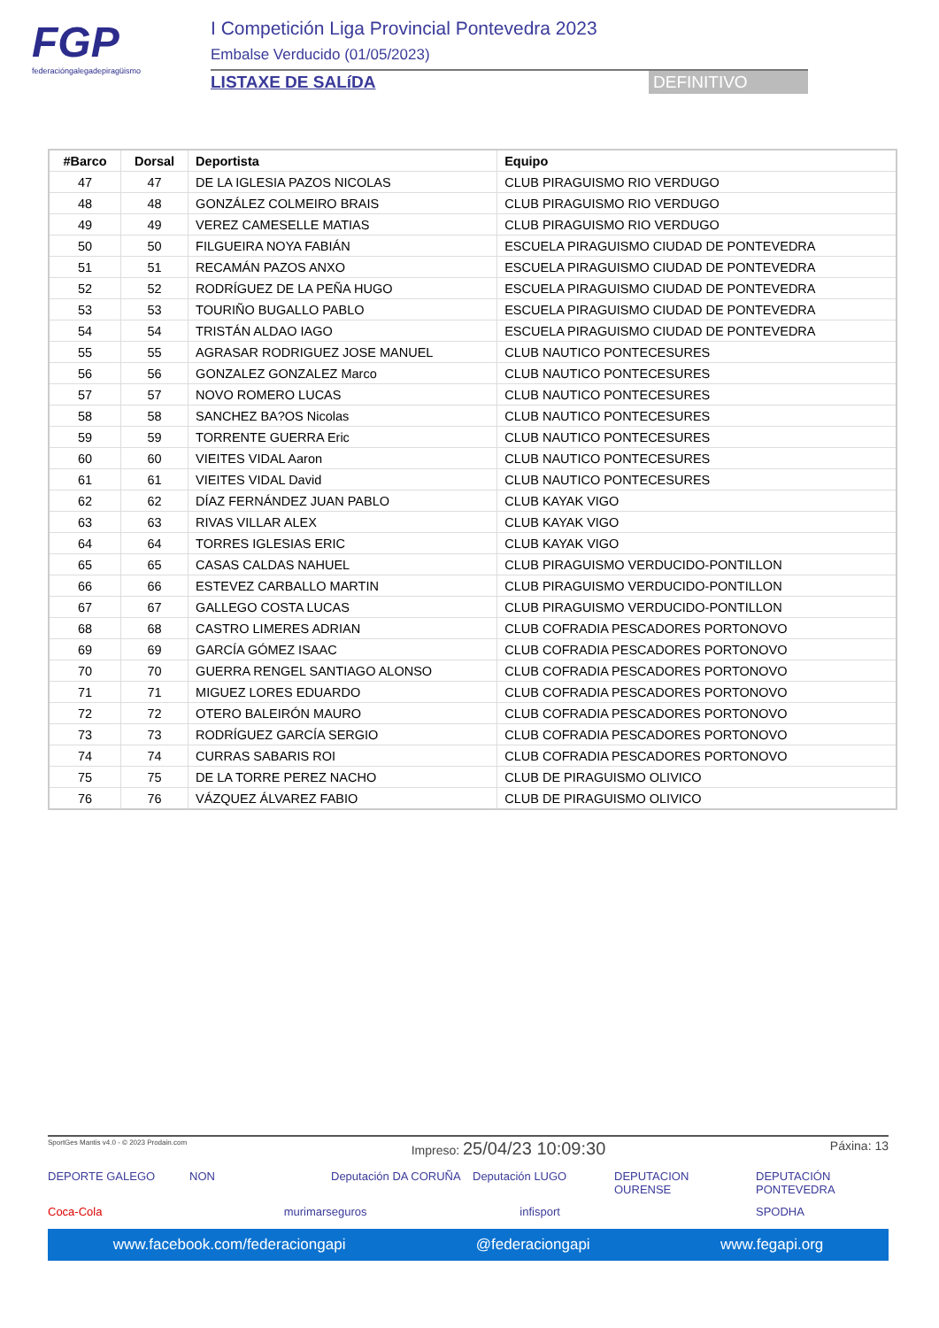FGP
federacióngalegadepiragüismo
I Competición Liga Provincial Pontevedra 2023
Embalse Verducido (01/05/2023)
LISTAXE DE SALíDA DEFINITIVO
| #Barco | Dorsal | Deportista | Equipo |
| --- | --- | --- | --- |
| 47 | 47 | DE LA IGLESIA PAZOS NICOLAS | CLUB PIRAGUISMO RIO VERDUGO |
| 48 | 48 | GONZÁLEZ COLMEIRO BRAIS | CLUB PIRAGUISMO RIO VERDUGO |
| 49 | 49 | VEREZ CAMESELLE MATIAS | CLUB PIRAGUISMO RIO VERDUGO |
| 50 | 50 | FILGUEIRA NOYA FABIÁN | ESCUELA PIRAGUISMO CIUDAD DE PONTEVEDRA |
| 51 | 51 | RECAMÁN PAZOS ANXO | ESCUELA PIRAGUISMO CIUDAD DE PONTEVEDRA |
| 52 | 52 | RODRÍGUEZ DE LA PEÑA HUGO | ESCUELA PIRAGUISMO CIUDAD DE PONTEVEDRA |
| 53 | 53 | TOURIÑO BUGALLO PABLO | ESCUELA PIRAGUISMO CIUDAD DE PONTEVEDRA |
| 54 | 54 | TRISTÁN ALDAO IAGO | ESCUELA PIRAGUISMO CIUDAD DE PONTEVEDRA |
| 55 | 55 | AGRASAR RODRIGUEZ JOSE MANUEL | CLUB NAUTICO PONTECESURES |
| 56 | 56 | GONZALEZ GONZALEZ Marco | CLUB NAUTICO PONTECESURES |
| 57 | 57 | NOVO ROMERO LUCAS | CLUB NAUTICO PONTECESURES |
| 58 | 58 | SANCHEZ BA?OS Nicolas | CLUB NAUTICO PONTECESURES |
| 59 | 59 | TORRENTE GUERRA Eric | CLUB NAUTICO PONTECESURES |
| 60 | 60 | VIEITES VIDAL Aaron | CLUB NAUTICO PONTECESURES |
| 61 | 61 | VIEITES VIDAL David | CLUB NAUTICO PONTECESURES |
| 62 | 62 | DÍAZ FERNÁNDEZ JUAN PABLO | CLUB KAYAK VIGO |
| 63 | 63 | RIVAS VILLAR ALEX | CLUB KAYAK VIGO |
| 64 | 64 | TORRES IGLESIAS ERIC | CLUB KAYAK VIGO |
| 65 | 65 | CASAS CALDAS NAHUEL | CLUB PIRAGUISMO VERDUCIDO-PONTILLON |
| 66 | 66 | ESTEVEZ CARBALLO MARTIN | CLUB PIRAGUISMO VERDUCIDO-PONTILLON |
| 67 | 67 | GALLEGO COSTA LUCAS | CLUB PIRAGUISMO VERDUCIDO-PONTILLON |
| 68 | 68 | CASTRO LIMERES ADRIAN | CLUB COFRADIA PESCADORES PORTONOVO |
| 69 | 69 | GARCÍA GÓMEZ ISAAC | CLUB COFRADIA PESCADORES PORTONOVO |
| 70 | 70 | GUERRA RENGEL SANTIAGO ALONSO | CLUB COFRADIA PESCADORES PORTONOVO |
| 71 | 71 | MIGUEZ LORES EDUARDO | CLUB COFRADIA PESCADORES PORTONOVO |
| 72 | 72 | OTERO BALEIRÓN MAURO | CLUB COFRADIA PESCADORES PORTONOVO |
| 73 | 73 | RODRÍGUEZ GARCÍA SERGIO | CLUB COFRADIA PESCADORES PORTONOVO |
| 74 | 74 | CURRAS SABARIS ROI | CLUB COFRADIA PESCADORES PORTONOVO |
| 75 | 75 | DE LA TORRE PEREZ NACHO | CLUB DE PIRAGUISMO OLIVICO |
| 76 | 76 | VÁZQUEZ ÁLVAREZ FABIO | CLUB DE PIRAGUISMO OLIVICO |
SportGes Mantis v4.0 - © 2023 Prodain.com Impreso: 25/04/23 10:09:30 Páxina: 13
DEPORTE GALEGO NON Deputación DA CORUÑA Deputación LUGO DEPUTACION OURENSE DEPUTACIÓN PONTEVEDRA Coca-Cola murimarseguros infisport SPODHA
www.facebook.com/federaciongapi @federaciongapi www.fegapi.org